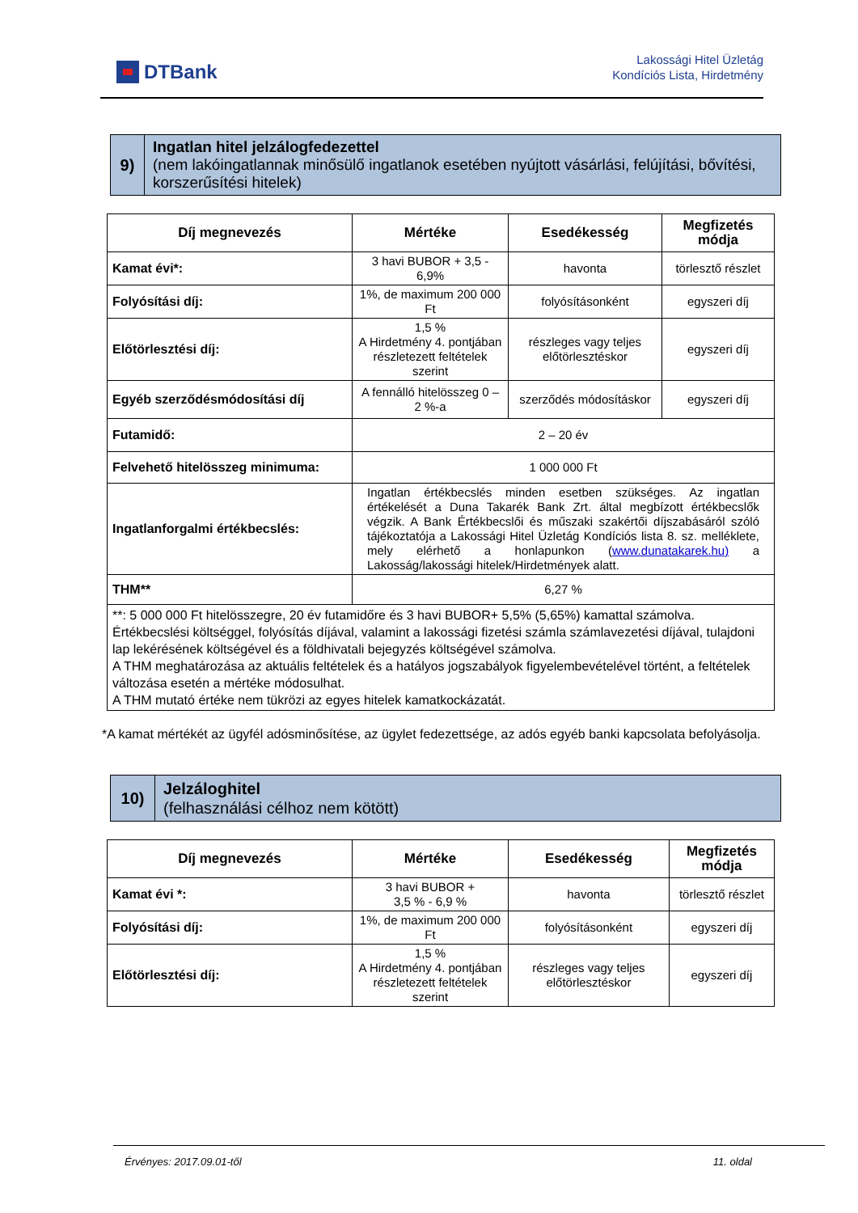DTBank
Lakossági Hitel Üzletág
Kondíciós Lista, Hirdetmény
9)
Ingatlan hitel jelzálogfedezettel
(nem lakóingatlannak minősülő ingatlanok esetében nyújtott vásárlási, felújítási, bővítési, korszerűsítési hitelek)
| Díj megnevezés | Mértéke | Esedékesség | Megfizetés módja |
| --- | --- | --- | --- |
| Kamat évi*: | 3 havi BUBOR + 3,5 - 6,9% | havonta | törlesztő részlet |
| Folyósítási díj: | 1%, de maximum 200 000 Ft | folyósításonként | egyszeri díj |
| Előtörlesztési díj: | 1,5 % A Hirdetmény 4. pontjában részletezett feltételek szerint | részleges vagy teljes előtörlesztéskor | egyszeri díj |
| Egyéb szerződésmódosítási díj | A fennálló hitelösszeg 0 – 2 %-a | szerződés módosításkor | egyszeri díj |
| Futamidő: | 2 – 20 év | | |
| Felvehető hitelösszeg minimuma: | 1 000 000 Ft | | |
| Ingatlanforgalmi értékbecslés: | Ingatlan értékbecslés minden esetben szükséges. Az ingatlan értékelését a Duna Takarék Bank Zrt. által megbízott értékbecslők végzik. A Bank Értékbecslői és műszaki szakértői díjszabásáról szóló tájékoztatója a Lakossági Hitel Üzletág Kondíciós lista 8. sz. melléklete, mely elérhető a honlapunkon ( www.dunatakarek.hu) a Lakosság/lakossági hitelek/Hirdetmények alatt. | | |
| THM** | 6,27 % | | |
| **: 5 000 000 Ft hitelösszegre, 20 év futamidőre és 3 havi BUBOR+ 5,5% (5,65%) kamattal számolva. Értékbecslési költséggel, folyósítás díjával, valamint a lakossági fizetési számla számlavezetési díjával, tulajdoni lap lekérésének költségével és a földhivatali bejegyzés költségével számolva. A THM meghatározása az aktuális feltételek és a hatályos jogszabályok figyelembevételével történt, a feltételek változása esetén a mértéke módosulhat. A THM mutató értéke nem tükrözi az egyes hitelek kamatkockázatát. | | | |
*A kamat mértékét az ügyfél adósminősítése, az ügylet fedezettsége, az adós egyéb banki kapcsolata befolyásolja.
10)
Jelzáloghitel
(felhasználási célhoz nem kötött)
| Díj megnevezés | Mértéke | Esedékesség | Megfizetés módja |
| --- | --- | --- | --- |
| Kamat évi *: | 3 havi BUBOR + 3,5 % - 6,9 % | havonta | törlesztő részlet |
| Folyósítási díj: | 1%, de maximum 200 000 Ft | folyósításonként | egyszeri díj |
| Előtörlesztési díj: | 1,5 % A Hirdetmény 4. pontjában részletezett feltételek szerint | részleges vagy teljes előtörlesztéskor | egyszeri díj |
Érvényes: 2017.09.01-től 11. oldal